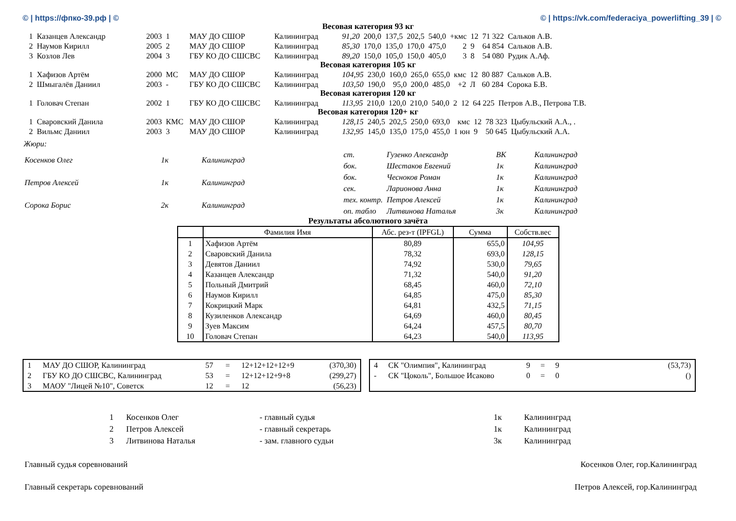© | https://фпко-39.рф | © © | https://vk.com/federaciya_powerlifting_39 | ©
Весовая категория 93 кг
| 1 | Казанцев Александр | 2003 | 1 | МАУ ДО СШОР | Калининград | 91,20 | 200,0 | 137,5 | 202,5 | 540,0 | +кмс | 12 | 71 322 | Сальков А.В. |
| 2 | Наумов Кирилл | 2005 | 2 | МАУ ДО СШОР | Калининград | 85,30 | 170,0 | 135,0 | 170,0 | 475,0 | 2 | 9 | 64 854 | Сальков А.В. |
| 3 | Козлов Лев | 2004 | 3 | ГБУ КО ДО СШСВС | Калининград | 89,20 | 150,0 | 105,0 | 150,0 | 405,0 | 3 | 8 | 54 080 | Рудик А.Аф. |
Весовая категория 105 кг
| 1 | Хафизов Артём | 2000 | МС | МАУ ДО СШОР | Калининград | 104,95 | 230,0 | 160,0 | 265,0 | 655,0 | кмс | 12 | 80 887 | Сальков А.В. |
| 2 | Шмыгалёв Даниил | 2003 | - | ГБУ КО ДО СШСВС | Калининград | 103,50 | 190,0 | 95,0 | 200,0 | 485,0 | +2 | Л | 60 284 | Сорока Б.В. |
Весовая категория 120 кг
| 1 | Головач Степан | 2002 | 1 | ГБУ КО ДО СШСВС | Калининград | 113,95 | 210,0 | 120,0 | 210,0 | 540,0 | 2 | 12 | 64 225 | Петров А.В., Петрова Т.В. |
Весовая категория 120+ кг
| 1 | Сваровский Данила | 2003 | КМС | МАУ ДО СШОР | Калининград | 128,15 | 240,5 | 202,5 | 250,0 | 693,0 | кмс | 12 | 78 323 | Цыбульский А.А., . |
| 2 | Вильмс Даниил | 2003 | 3 | МАУ ДО СШОР | Калининград | 132,95 | 145,0 | 135,0 | 175,0 | 455,0 | 1 юн | 9 | 50 645 | Цыбульский А.А. |
Жюри:
| Косенков Олег | 1к | Калининград |
| Петров Алексей | 1к | Калининград |
| Сорока Борис | 2к | Калининград |
| ст. | Гузенко Александр | ВК | Калининград |
| бок. | Шестаков Евгений | 1к | Калининград |
| бок. | Чесноков Роман | 1к | Калининград |
| сек. | Ларионова Анна | 1к | Калининград |
| тех. контр. | Петров Алексей | 1к | Калининград |
| оп. табло | Литвинова Наталья | 3к | Калининград |
Результаты абсолютного зачёта
| | Фамилия Имя | Абс. рез-т (IPFGL) | Сумма | Собств.вес |
| --- | --- | --- | --- | --- |
| 1 | Хафизов Артём | 80,89 | 655,0 | 104,95 |
| 2 | Сваровский Данила | 78,32 | 693,0 | 128,15 |
| 3 | Девятов Даниил | 74,92 | 530,0 | 79,65 |
| 4 | Казанцев Александр | 71,32 | 540,0 | 91,20 |
| 5 | Польный Дмитрий | 68,45 | 460,0 | 72,10 |
| 6 | Наумов Кирилл | 64,85 | 475,0 | 85,30 |
| 7 | Кокрицкий Марк | 64,81 | 432,5 | 71,15 |
| 8 | Кузиленков Александр | 64,69 | 460,0 | 80,45 |
| 9 | Зуев Максим | 64,24 | 457,5 | 80,70 |
| 10 | Головач Степан | 64,23 | 540,0 | 113,95 |
| 1 | МАУ ДО СШОР, Калининград | 57 | = | 12+12+12+12+9 | (370,30) |
| 2 | ГБУ КО ДО СШСВС, Калининград | 53 | = | 12+12+12+9+8 | (299,27) |
| 3 | МАОУ "Лицей №10", Советск | 12 | = | 12 | (56,23) |
| 4 | СК "Олимпия", Калининград | 9 | = | 9 | (53,73) |
| - | СК "Цоколь", Большое Исаково | 0 | = | 0 | () |
| 1 | Косенков Олег | - главный судья | 1к | Калининград |
| 2 | Петров Алексей | - главный секретарь | 1к | Калининград |
| 3 | Литвинова Наталья | - зам. главного судьи | 3к | Калининград |
Главный судья соревнований Косенков Олег, гор.Калининград
Главный секретарь соревнований Петров Алексей, гор.Калининград